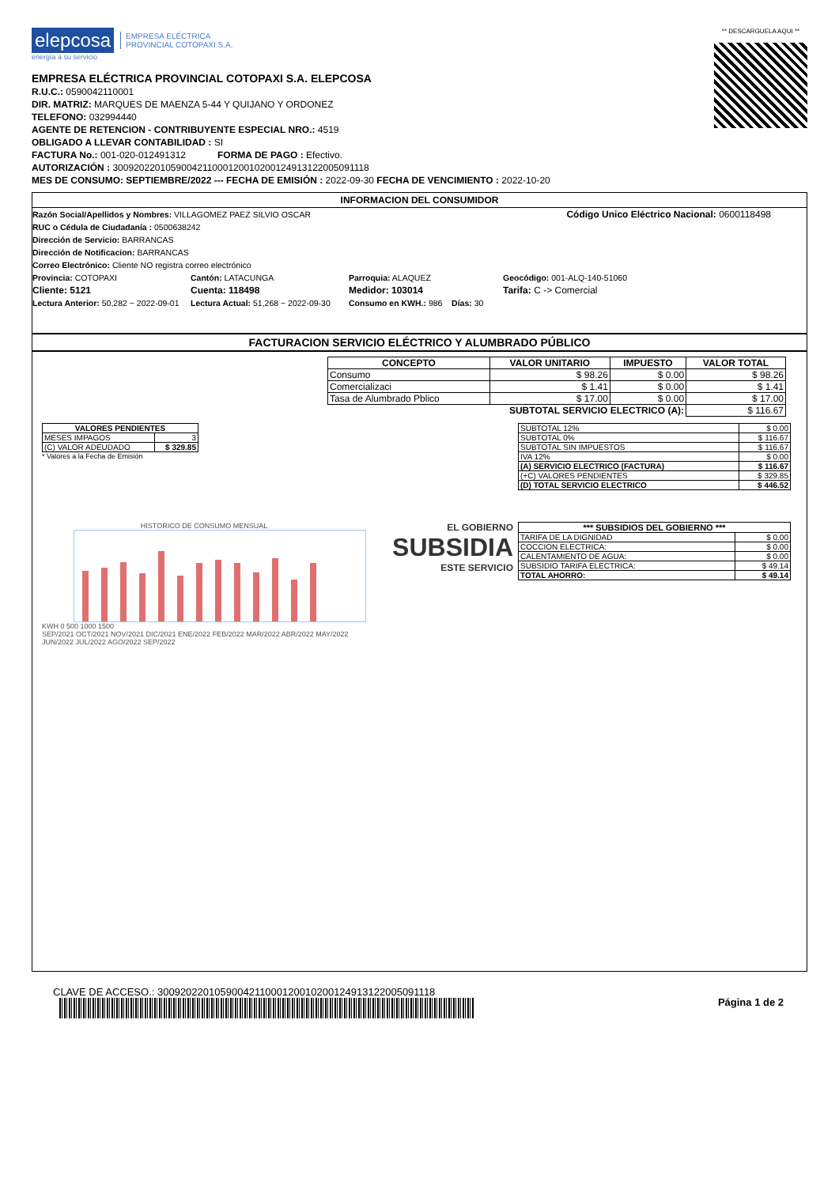elepcosa EMPRESA ELÉCTRICA
PROVINCIAL COTOPAXI S.A.
energía a su servicio
EMPRESA ELÉCTRICA PROVINCIAL COTOPAXI S.A. ELEPCOSA
R.U.C.: 0590042110001
DIR. MATRIZ: MARQUES DE MAENZA 5-44 Y QUIJANO Y ORDONEZ
TELEFONO: 032994440
AGENTE DE RETENCION - CONTRIBUYENTE ESPECIAL NRO.: 4519
OBLIGADO A LLEVAR CONTABILIDAD : SI
FACTURA No.: 001-020-012491312 FORMA DE PAGO : Efectivo.
AUTORIZACIÓN : 3009202201059004211000120010200124913122005091118
MES DE CONSUMO: SEPTIEMBRE/2022 --- FECHA DE EMISIÓN : 2022-09-30 FECHA DE VENCIMIENTO : 2022-10-20
** DESCARGUELA AQUI **
INFORMACION DEL CONSUMIDOR
Razón Social/Apellidos y Nombres: VILLAGOMEZ PAEZ SILVIO OSCAR
RUC o Cédula de Ciudadanía : 0500638242
Dirección de Servicio: BARRANCAS
Dirección de Notificacion: BARRANCAS
Correo Electrónico: Cliente NO registra correo electrónico
Código Unico Eléctrico Nacional: 0600118498
Provincia: COTOPAXI Cantón: LATACUNGA Parroquia: ALAQUEZ Geocódigo: 001-ALQ-140-51060 Cliente: 5121 Cuenta: 118498 Medidor: 103014 Tarifa: C -> Comercial Lectura Anterior: 50,282 ~ 2022-09-01 Lectura Actual: 51,268 ~ 2022-09-30 Consumo en KWH.: 986 Días: 30
FACTURACION SERVICIO ELÉCTRICO Y ALUMBRADO PÚBLICO
| CONCEPTO | VALOR UNITARIO | IMPUESTO | VALOR TOTAL |
| --- | --- | --- | --- |
| Consumo | $ 98.26 | $ 0.00 | $ 98.26 |
| Comercializaci | $ 1.41 | $ 0.00 | $ 1.41 |
| Tasa de Alumbrado Pblico | $ 17.00 | $ 0.00 | $ 17.00 |
| SUBTOTAL SERVICIO ELECTRICO (A): | | | $ 116.67 |
| VALORES PENDIENTES | |
| --- | --- |
| MESES IMPAGOS | 3 |
| (C) VALOR ADEUDADO | $ 329.85 |
* Valores a la Fecha de Emisión
| SUBTOTAL 12% | $ 0.00 |
| SUBTOTAL 0% | $ 116.67 |
| SUBTOTAL SIN IMPUESTOS | $ 116.67 |
| IVA 12% | $ 0.00 |
| (A) SERVICIO ELECTRICO (FACTURA) | $ 116.67 |
| (+C) VALORES PENDIENTES | $ 329.85 |
| (D) TOTAL SERVICIO ELECTRICO | $ 446.52 |
HISTORICO DE CONSUMO MENSUAL
KWH 0 500 1000 1500
SEP/2021 OCT/2021 NOV/2021 DIC/2021 ENE/2022 FEB/2022 MAR/2022 ABR/2022 MAY/2022 JUN/2022 JUL/2022 AGO/2022 SEP/2022
EL GOBIERNO
SUBSIDIA
ESTE SERVICIO
| *** SUBSIDIOS DEL GOBIERNO *** | |
| --- | --- |
| TARIFA DE LA DIGNIDAD | $ 0.00 |
| COCCION ELECTRICA: | $ 0.00 |
| CALENTAMIENTO DE AGUA: | $ 0.00 |
| SUBSIDIO TARIFA ELECTRICA: | $ 49.14 |
| TOTAL AHORRO: | $ 49.14 |
CLAVE DE ACCESO.: 3009202201059004211000120010200124913122005091118
Página 1 de 2